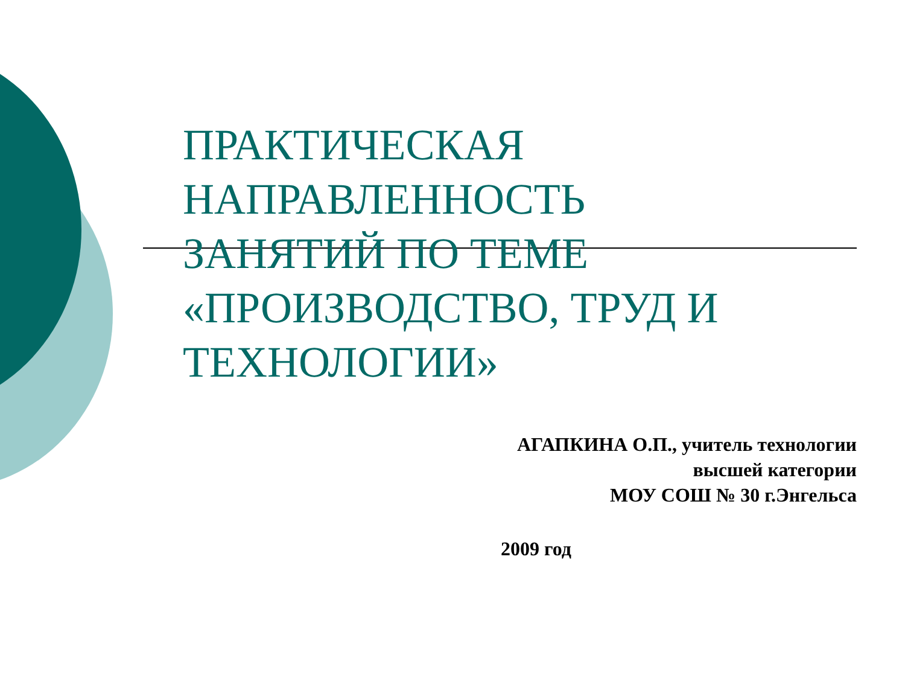ПРАКТИЧЕСКАЯ
НАПРАВЛЕННОСТЬ
ЗАНЯТИЙ ПО ТЕМЕ
«ПРОИЗВОДСТВО, ТРУД И
ТЕХНОЛОГИИ»
АГАПКИНА О.П., учитель технологии
высшей категории
МОУ СОШ № 30 г.Энгельса
2009 год